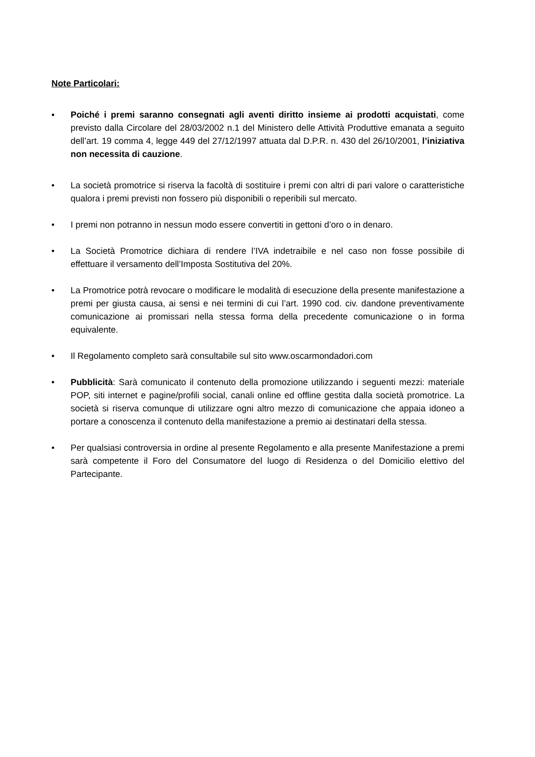Note Particolari:
▪ Poiché i premi saranno consegnati agli aventi diritto insieme ai prodotti acquistati, come previsto dalla Circolare del 28/03/2002 n.1 del Ministero delle Attività Produttive emanata a seguito dell’art. 19 comma 4, legge 449 del 27/12/1997 attuata dal D.P.R. n. 430 del 26/10/2001, l’iniziativa non necessita di cauzione.
• La società promotrice si riserva la facoltà di sostituire i premi con altri di pari valore o caratteristiche qualora i premi previsti non fossero più disponibili o reperibili sul mercato.
• I premi non potranno in nessun modo essere convertiti in gettoni d’oro o in denaro.
• La Società Promotrice dichiara di rendere l’IVA indetraibile e nel caso non fosse possibile di effettuare il versamento dell’Imposta Sostitutiva del 20%.
• La Promotrice potrà revocare o modificare le modalità di esecuzione della presente manifestazione a premi per giusta causa, ai sensi e nei termini di cui l’art. 1990 cod. civ. dandone preventivamente comunicazione ai promissari nella stessa forma della precedente comunicazione o in forma equivalente.
• Il Regolamento completo sarà consultabile sul sito www.oscarmondadori.com
• Pubblicità: Sarà comunicato il contenuto della promozione utilizzando i seguenti mezzi: materiale POP, siti internet e pagine/profili social, canali online ed offline gestita dalla società promotrice. La società si riserva comunque di utilizzare ogni altro mezzo di comunicazione che appaia idoneo a portare a conoscenza il contenuto della manifestazione a premio ai destinatari della stessa.
• Per qualsiasi controversia in ordine al presente Regolamento e alla presente Manifestazione a premi sarà competente il Foro del Consumatore del luogo di Residenza o del Domicilio elettivo del Partecipante.